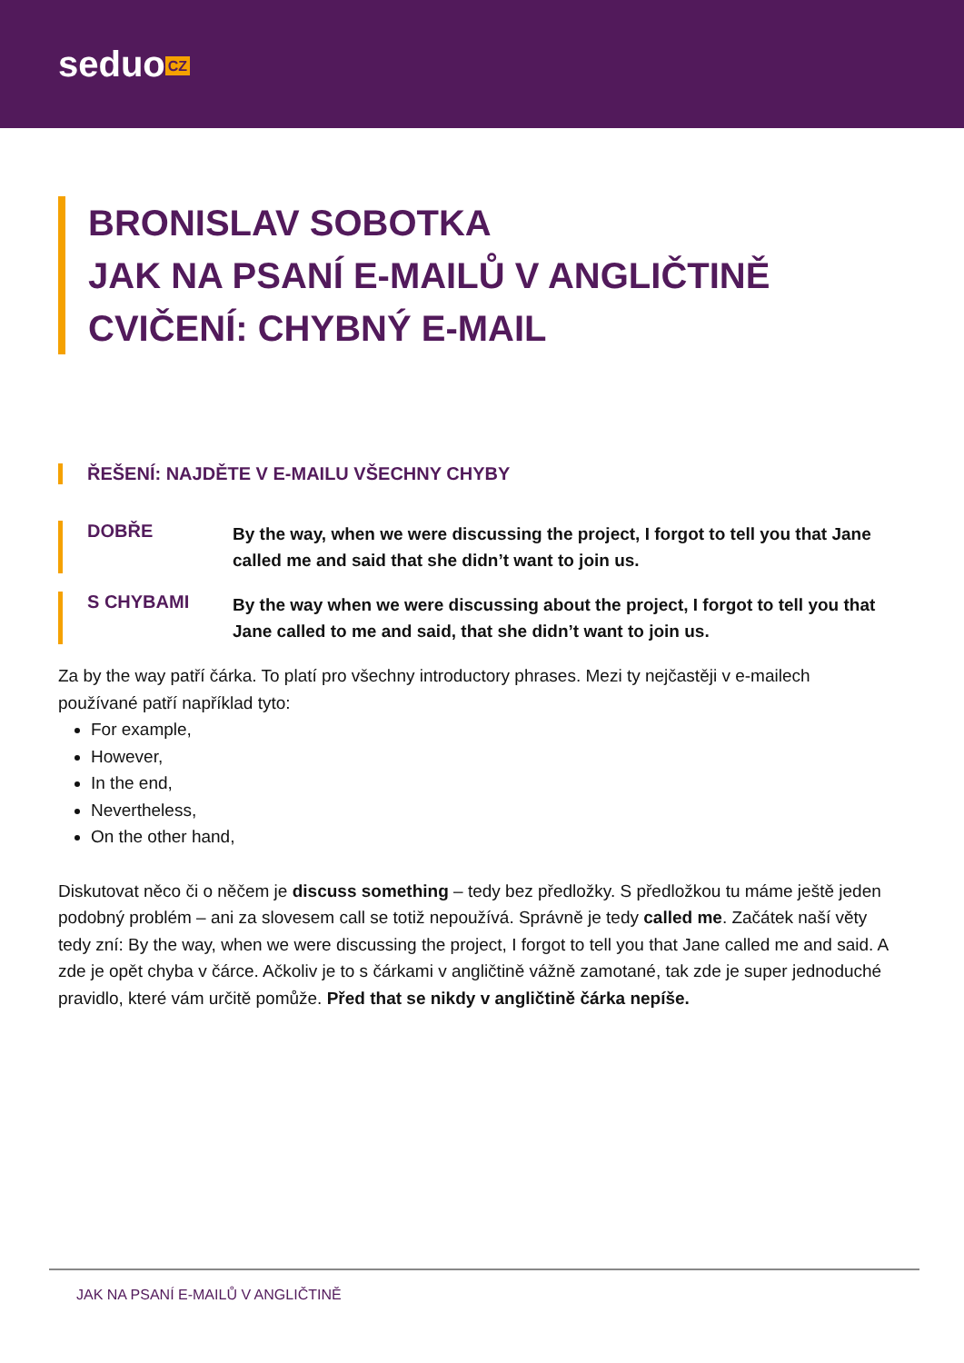seduo CZ
BRONISLAV SOBOTKA
JAK NA PSANÍ E-MAILŮ V ANGLIČTINĚ
CVIČENÍ: CHYBNÝ E-MAIL
ŘEŠENÍ: NAJDĚTE V E-MAILU VŠECHNY CHYBY
DOBŘE
By the way, when we were discussing the project, I forgot to tell you that Jane called me and said that she didn’t want to join us.
S CHYBAMI
By the way when we were discussing about the project, I forgot to tell you that Jane called to me and said, that she didn’t want to join us.
Za by the way patří čárka. To platí pro všechny introductory phrases. Mezi ty nejčastěji v e-mailech používané patří například tyto:
For example,
However,
In the end,
Nevertheless,
On the other hand,
Diskutovat něco či o něčem je discuss something – tedy bez předložky. S předložkou tu máme ještě jeden podobný problém – ani za slovesem call se totiž nepoužívá. Správně je tedy called me. Začátek naší věty tedy zní: By the way, when we were discussing the project, I forgot to tell you that Jane called me and said. A zde je opět chyba v čárce. Ačkoliv je to s čárkami v angličtině vážně zamotané, tak zde je super jednoduché pravidlo, které vám určitě pomůže. Před that se nikdy v angličtině čárka nepíše.
JAK NA PSANÍ E-MAILŮ V ANGLIČTINĚ